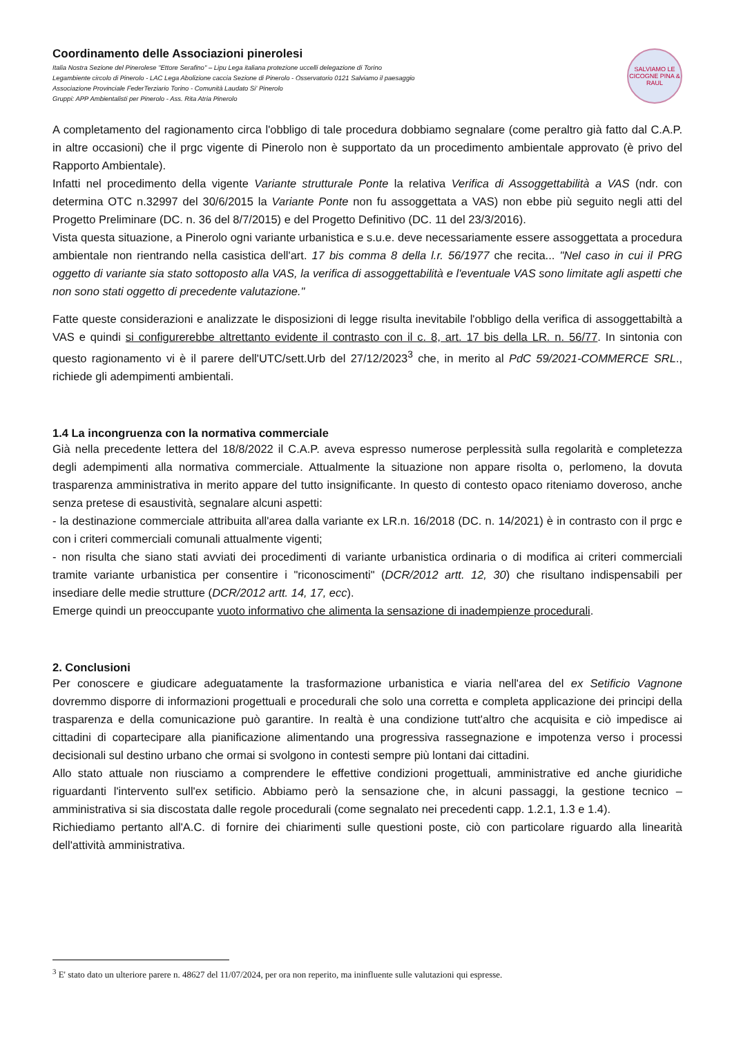Coordinamento delle Associazioni pinerolesi
Italia Nostra Sezione del Pinerolese "Ettore Serafino" – Lipu Lega italiana protezione uccelli delegazione di Torino
Legambiente circolo di Pinerolo - LAC Lega Abolizione caccia Sezione di Pinerolo - Osservatorio 0121 Salviamo il paesaggio
Associazione Provinciale FederTerziario Torino - Comunità Laudato Si' Pinerolo
Gruppi: APP Ambientalisti per Pinerolo - Ass. Rita Atria Pinerolo
SALVIAMO LE CICOGNE PINA & RAUL
A completamento del ragionamento circa l'obbligo di tale procedura dobbiamo segnalare (come peraltro già fatto dal C.A.P. in altre occasioni) che il prgc vigente di Pinerolo non è supportato da un procedimento ambientale approvato (è privo del Rapporto Ambientale).
Infatti nel procedimento della vigente Variante strutturale Ponte la relativa Verifica di Assoggettabilità a VAS (ndr. con determina OTC n.32997 del 30/6/2015 la Variante Ponte non fu assoggettata a VAS) non ebbe più seguito negli atti del Progetto Preliminare (DC. n. 36 del 8/7/2015) e del Progetto Definitivo (DC. 11 del 23/3/2016).
Vista questa situazione, a Pinerolo ogni variante urbanistica e s.u.e. deve necessariamente essere assoggettata a procedura ambientale non rientrando nella casistica dell'art. 17 bis comma 8 della l.r. 56/1977 che recita... "Nel caso in cui il PRG oggetto di variante sia stato sottoposto alla VAS, la verifica di assoggettabilità e l'eventuale VAS sono limitate agli aspetti che non sono stati oggetto di precedente valutazione."
Fatte queste considerazioni e analizzate le disposizioni di legge risulta inevitabile l'obbligo della verifica di assoggettabiltà a VAS e quindi si configurerebbe altrettanto evidente il contrasto con il c. 8, art. 17 bis della LR. n. 56/77. In sintonia con questo ragionamento vi è il parere dell'UTC/sett.Urb del 27/12/2023<sup>3</sup> che, in merito al PdC 59/2021-COMMERCE SRL., richiede gli adempimenti ambientali.
1.4 La incongruenza con la normativa commerciale
Già nella precedente lettera del 18/8/2022 il C.A.P. aveva espresso numerose perplessità sulla regolarità e completezza degli adempimenti alla normativa commerciale. Attualmente la situazione non appare risolta o, perlomeno, la dovuta trasparenza amministrativa in merito appare del tutto insignificante. In questo di contesto opaco riteniamo doveroso, anche senza pretese di esaustività, segnalare alcuni aspetti:
- la destinazione commerciale attribuita all'area dalla variante ex LR.n. 16/2018 (DC. n. 14/2021) è in contrasto con il prgc e con i criteri commerciali comunali attualmente vigenti;
- non risulta che siano stati avviati dei procedimenti di variante urbanistica ordinaria o di modifica ai criteri commerciali tramite variante urbanistica per consentire i "riconoscimenti" (DCR/2012 artt. 12, 30) che risultano indispensabili per insediare delle medie strutture (DCR/2012 artt. 14, 17, ecc).
Emerge quindi un preoccupante vuoto informativo che alimenta la sensazione di inadempienze procedurali.
2. Conclusioni
Per conoscere e giudicare adeguatamente la trasformazione urbanistica e viaria nell'area del ex Setificio Vagnone dovremmo disporre di informazioni progettuali e procedurali che solo una corretta e completa applicazione dei principi della trasparenza e della comunicazione può garantire. In realtà è una condizione tutt'altro che acquisita e ciò impedisce ai cittadini di copartecipare alla pianificazione alimentando una progressiva rassegnazione e impotenza verso i processi decisionali sul destino urbano che ormai si svolgono in contesti sempre più lontani dai cittadini.
Allo stato attuale non riusciamo a comprendere le effettive condizioni progettuali, amministrative ed anche giuridiche riguardanti l'intervento sull'ex setificio. Abbiamo però la sensazione che, in alcuni passaggi, la gestione tecnico – amministrativa si sia discostata dalle regole procedurali (come segnalato nei precedenti capp. 1.2.1, 1.3 e 1.4).
Richiediamo pertanto all'A.C. di fornire dei chiarimenti sulle questioni poste, ciò con particolare riguardo alla linearità dell'attività amministrativa.
<sup>3</sup> E' stato dato un ulteriore parere n. 48627 del 11/07/2024, per ora non reperito, ma ininfluente sulle valutazioni qui espresse.